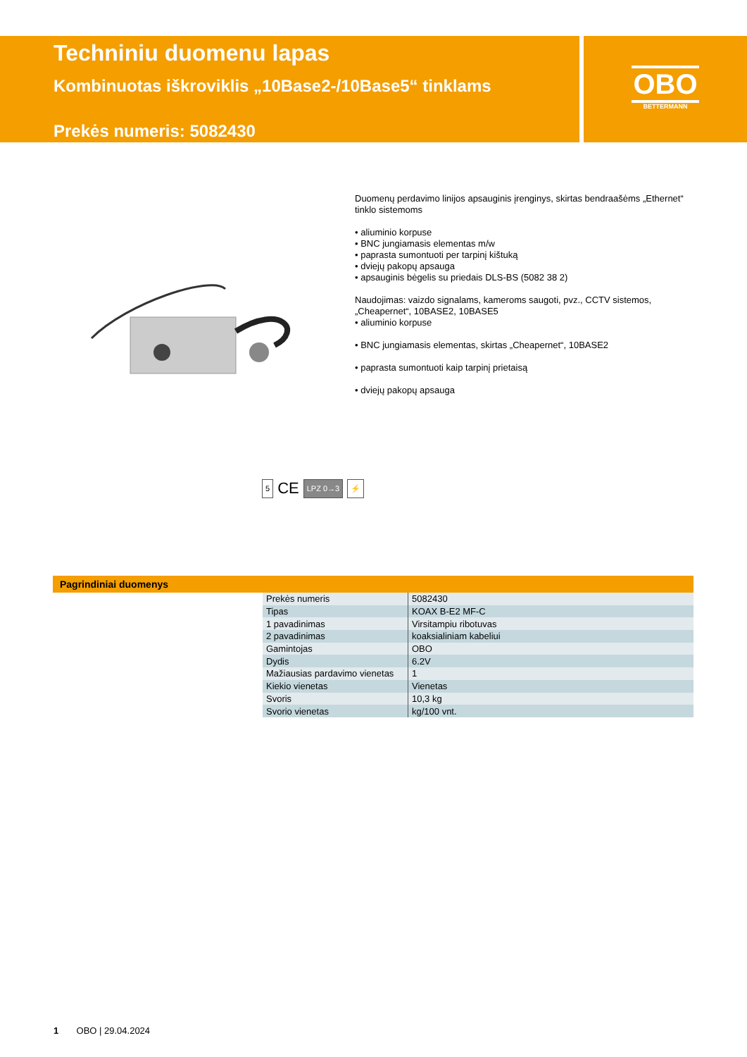Techniniu duomenu lapas
Kombinuotas iškroviklis „10Base2-/10Base5“ tinklams
Prekės numeris: 5082430
OBO
BETTERMANN
Duomenų perdavimo linijos apsauginis įrenginys, skirtas bendraašėms „Ethernet“ tinklo sistemoms
• aliuminio korpuse
• BNC jungiamasis elementas m/w
• paprasta sumontuoti per tarpinį kištuką
• dviejų pakopų apsauga
• apsauginis bėgelis su priedais DLS-BS (5082 38 2)
Naudojimas: vaizdo signalams, kameroms saugoti, pvz., CCTV sistemos, „Cheapernet“, 10BASE2, 10BASE5
• aliuminio korpuse
• BNC jungiamasis elementas, skirtas „Cheapernet“, 10BASE2
• paprasta sumontuoti kaip tarpinį prietaisą
• dviejų pakopų apsauga
5 CE LPZ 0→3 ⚡
Pagrindiniai duomenys
| Prekės numeris | 5082430 |
| Tipas | KOAX B-E2 MF-C |
| 1 pavadinimas | Virsitampiu ribotuvas |
| 2 pavadinimas | koaksialiniam kabeliui |
| Gamintojas | OBO |
| Dydis | 6.2V |
| Mažiausias pardavimo vienetas | 1 |
| Kiekio vienetas | Vienetas |
| Svoris | 10,3 kg |
| Svorio vienetas | kg/100 vnt. |
1 OBO | 29.04.2024